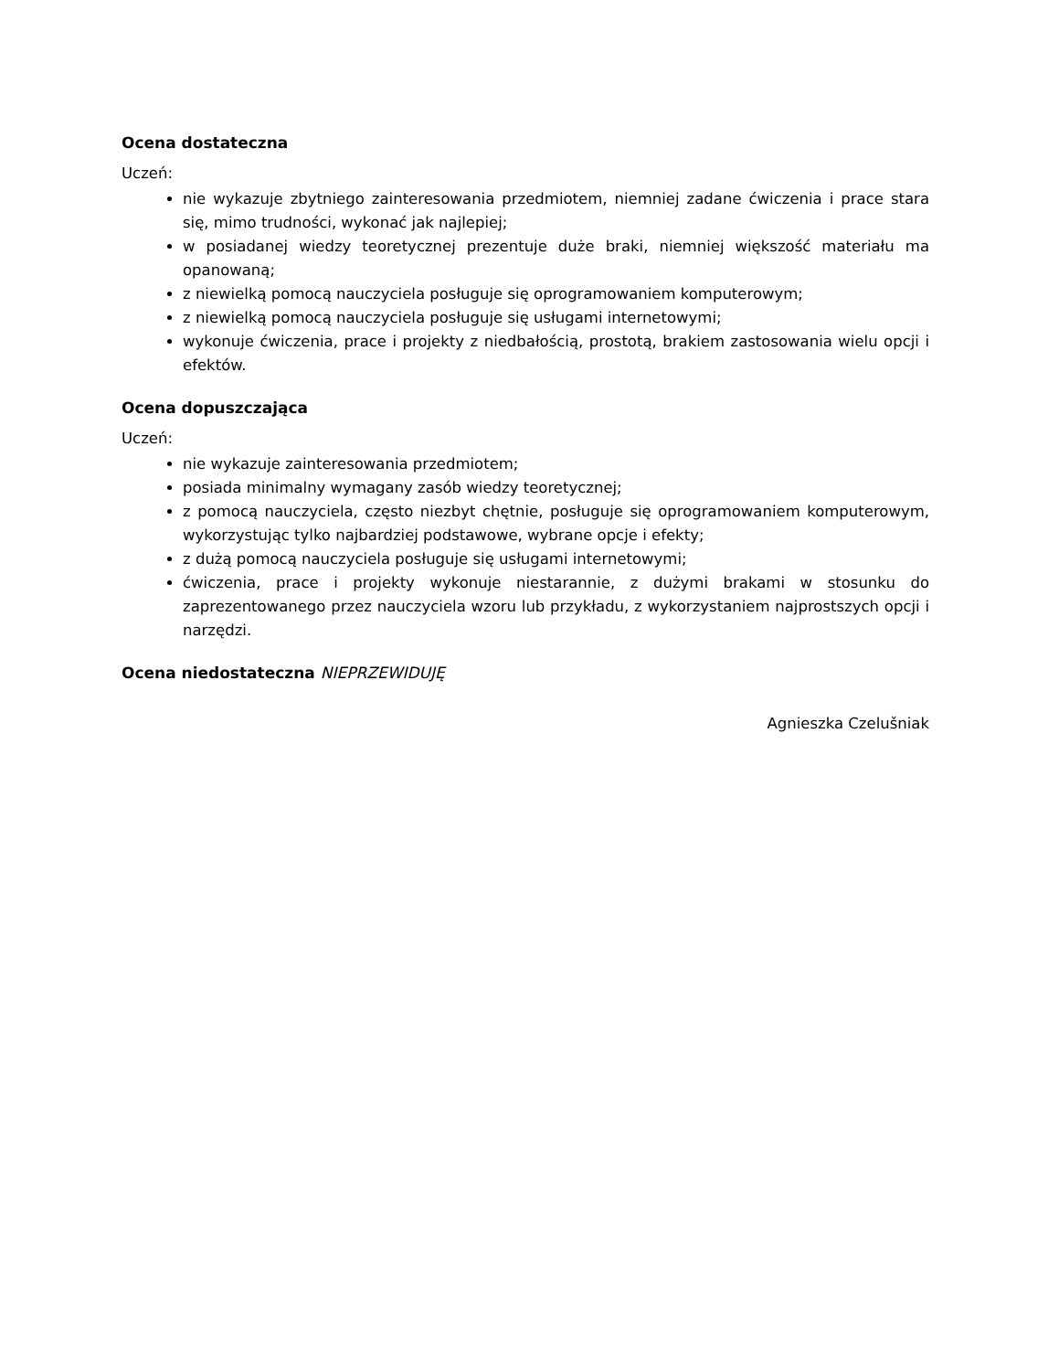Ocena dostateczna
Uczeń:
nie wykazuje zbytniego zainteresowania przedmiotem, niemniej zadane ćwiczenia i prace stara się, mimo trudności, wykonać jak najlepiej;
w posiadanej wiedzy teoretycznej prezentuje duże braki, niemniej większość materiału ma opanowaną;
z niewielką pomocą nauczyciela posługuje się oprogramowaniem komputerowym;
z niewielką pomocą nauczyciela posługuje się usługami internetowymi;
wykonuje ćwiczenia, prace i projekty z niedbałością, prostotą, brakiem zastosowania wielu opcji i efektów.
Ocena dopuszczająca
Uczeń:
nie wykazuje zainteresowania przedmiotem;
posiada minimalny wymagany zasób wiedzy teoretycznej;
z pomocą nauczyciela, często niezbyt chętnie, posługuje się oprogramowaniem komputerowym, wykorzystując tylko najbardziej podstawowe, wybrane opcje i efekty;
z dużą pomocą nauczyciela posługuje się usługami internetowymi;
ćwiczenia, prace i projekty wykonuje niestarannie, z dużymi brakami w stosunku do zaprezentowanego przez nauczyciela wzoru lub przykładu, z wykorzystaniem najprostszych opcji i narzędzi.
Ocena niedostateczna NIEPRZEWIDUJĘ
Agnieszka Czelušniak